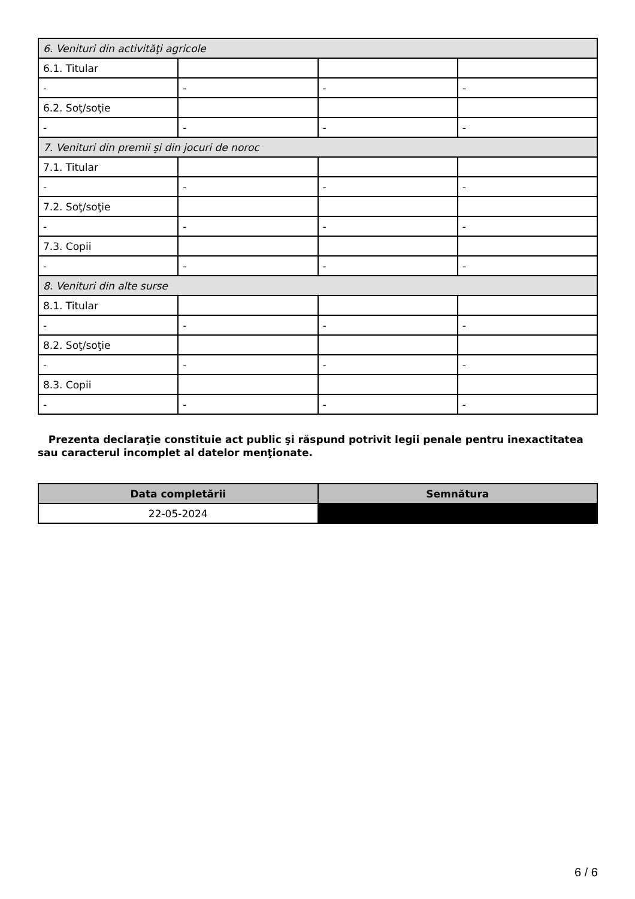| 6. Venituri din activităţi agricole | | | |
| 6.1. Titular | | | |
| - | - | - | - |
| 6.2. Soţ/soţie | | | |
| - | - | - | - |
| 7. Venituri din premii şi din jocuri de noroc | | | |
| 7.1. Titular | | | |
| - | - | - | - |
| 7.2. Soţ/soţie | | | |
| - | - | - | - |
| 7.3. Copii | | | |
| - | - | - | - |
| 8. Venituri din alte surse | | | |
| 8.1. Titular | | | |
| - | - | - | - |
| 8.2. Soţ/soţie | | | |
| - | - | - | - |
| 8.3. Copii | | | |
| - | - | - | - |
Prezenta declaraţie constituie act public şi răspund potrivit legii penale pentru inexactitatea sau caracterul incomplet al datelor menţionate.
| Data completării | Semnătura |
| --- | --- |
| 22-05-2024 | |
6 / 6